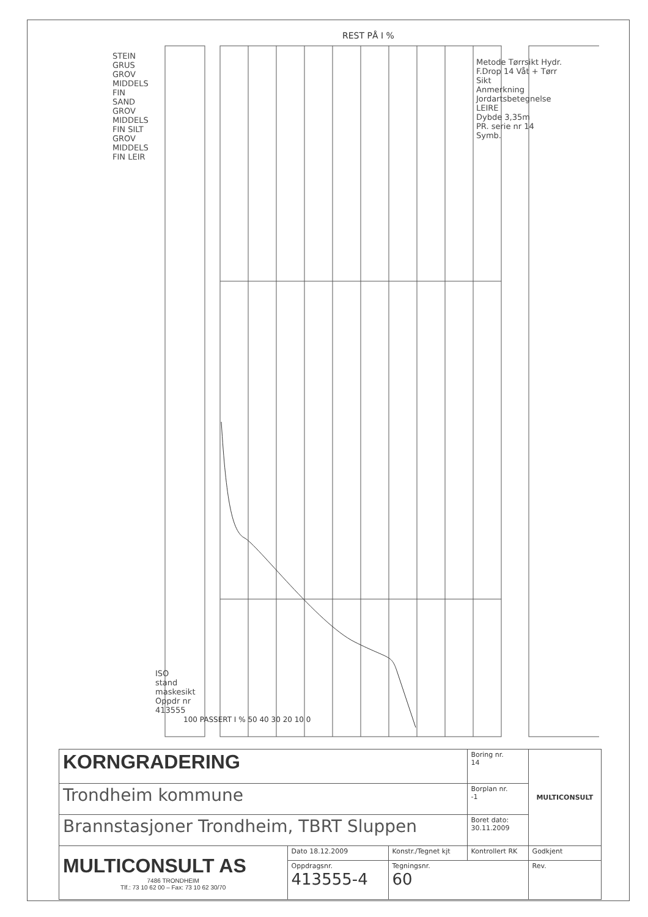REST PÅ I %
100 PASSERT I % 50 40 30 20 10 0
STEIN GRUS GROV MIDDELS FIN SAND GROV MIDDELS FIN SILT GROV MIDDELS FIN LEIR
ISO stand maskesikt Oppdr nr 413555
Metode Tørrsikt Hydr. F.Drop 14 Våt + Tørr Sikt
Anmerkning
Jordartsbetegnelse LEIRE
Dybde 3,35m
PR. serie nr 14
Symb.
| KORNGRADERING | | | Boring nr. 14 | MULTICONSULT |
| Trondheim kommune | | | Borplan nr. -1 | |
| Brannstasjoner Trondheim, TBRT Sluppen | | | Boret dato: 30.11.2009 | |
| MULTICONSULT AS 7486 TRONDHEIM Tlf.: 73 10 62 00 – Fax: 73 10 62 30/70 | Dato 18.12.2009 | Konstr./Tegnet kjt | Kontrollert RK | Godkjent |
| | Oppdragsnr. 413555-4 | Tegningsnr. 60 | | Rev. |